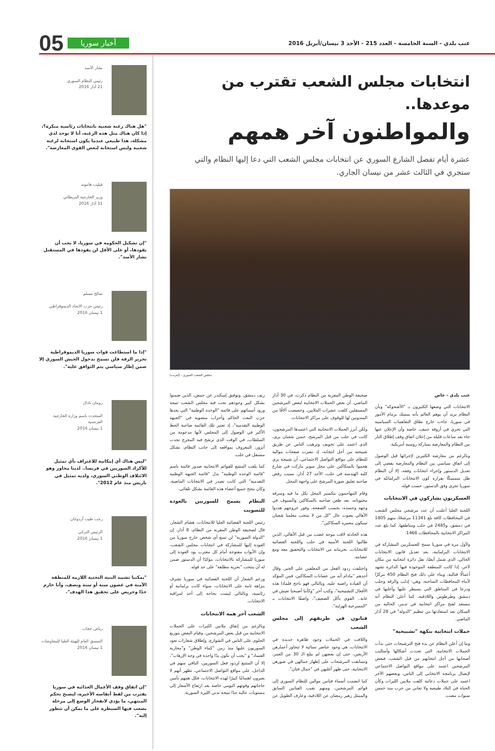عنب بلدي - السنة الخامسة - العدد 215 - الأحد 3 نيسان/أبريل 2016
05 أخبار سوريا
انتخابات مجلس الشعب تقترب من موعدها..
والمواطنون آخر همهم
عشرة أيام تفصل الشارع السوري عن انتخابات مجلس الشعب التي دعا إليها النظام والتي ستجري في الثالث عشر من نيسان الجاري.
مجلس الشعب السوري - (إنترنت)
عنب بلدي - خاص
الانتخابات التي وصفها الكثيرون بـ "الأضحوكة" وبأن النظام يريد أن يوهم العالم بأنه يمسك بزمام الأمور في سوريا، جاءت خارج نطاق التفاهمات السياسية التي تجري في أروقة جنيف، خاصة وأن الإعلان عنها جاء بعد ساعات قليلة من إعلان اتفاق وقف إطلاق النار بين النظام والمعارضة بمباركة روسية أمريكية.
وبالرغم من معارضة الكثيرين لإجرائها قبل الوصول إلى اتفاق سياسي بين النظام والمعارضة يفضي إلى تعديل الدستور وإجراء انتخابات وفقه، إلا أن النظام ظل متمسكًا بقراره كون الانتخابات البرلمانيّة في سوريا تجري وفق الدستور، حسب قوله.
العسكريون يشاركون في الانتخابات
اللجنة العليا أعلنت أن عدد مرشحي مجلس الشعب في المحافظات كافة بلغ 11341 مرشحًا، منهم 1805 في دمشق، و2485 في حلب ومناطقها، كما بلغ عدد المراكز الانتخابية بالمحافظات 1468.
ولأول مرة في سوريا سمح للعسكريين المشاركة في الانتخابات البرلمانية، بعد تعديل قانون الانتخابات الحالي، الذي شمل أيضًا، نقل دائرة انتخابية من مكان لآخر، إذا كانت المنطقة الموجودة فيها الدائرة تشهد أعمالًا قتالية، وبناء على ذلك فتح النظام 450 مركزًا لأبناء المحافظات الساخنة، وهي: إدلب والرقة وحلب ودرعا في المناطق التي يسيطر عليها وأغلبها في دمشق وطرطوس واللاذقية، كما أعلن النظام أنه مستعد لفتح مراكز انتخابية في تدمر، الخالية من السكان بعد استعادتها من تنظيم "الدولة" في 28 آذار الماضي.
حملات انتخابية بنكهة "تشبيحية"
وما إن أعلن النظام عن بدء فتح الترشيحات حتى بدأت الحملات الانتخابية، التي تعددت أشكالها وأساليب أصحابها من أجل انتخابهم من قبل الشعب، فبعض المرشحين اعتمد على مواقع التواصل الاجتماعي لإيصال برنامجه الانتخابي إلى الناس، وبعضهم الآخر اعتمد على حملات دعائية كلفت ملايين الليرات وكأن الحياة في البلاد طبيعية ولا تعاني من حرب منذ خمس سنوات مضت.
صحيفة الوطن المقربة من النظام ذكرت، في 30 آذار الماضي، أن بعض الحملات الانتخابية لبعض المرشحين المستقلين كلفت عشرات الملايين، وخصصت آلافًا من المندوبين لها للوقوف على مراكز الانتخابات.
ولكن أبرز الحملات الانتخابية التي اعتمدها المرشحون، كانت في حلب من قبل المرشح، حسن شعبان بري، الذي اعتمد على تخويف وترهيب الناس عن طريق شبيحته من أجل انتخابه، إذ نشرت صفحات موالية للنظام على مواقع التواصل الاجتماعي، أن شبيحة بري هجموا بالسكاكين على محل سوبر ماركت في شارع كلية الهندسة في حلب، الأحد 27 آذار، بسبب رفض صاحبه تعليق صورة المرشح على واجهة المحل.
وقام المهاجمون بتكسير المحل بكل ما فيه وسرقة محتوياته، بعد طعن صاحبه بالسكاكين والسيوف في وجهه وجسده، بحسب الصفحة، وفور خروجهم هددوا الأهالي بصوت عال "كل من لا ينتخب معلمنا شعبان سيكون مصيره السكاكين".
هذه الحادثة لاقت موجة غضب من قبل الأهالي، الذين طالبوا اللجنة الأمنية في حلب واللجنة القضائية للانتخابات، بحرمانه من الانتخابات والتحقيق معه ومع عصابته.
واختلفت ردود الفعل من المعلقين على الخبر، وقال أحدهم "مادام أنه من عصابات السكاكين، فمن المؤكد أن القيادة راضية عليه، وبالتالي فهو ناجح فلماذا هذه الأفعال التشبيحية"، وكتب آخر "وكأننا أصبحنا نعيش في غابة.. القوي يأكل الضعيف"، واصفًا الانتخابات بـ "المسرحية الهزلية".
فنانون في طريقهم إلى مجلس الشعب
واللافت في الحملات وجود ظاهرة جديدة في الانتخابات، هي وجود عناصر نسائية لا تتجاوز أعمارهن الأربعين، حتى إن بعضهن لم يبلغ الـ 30 من العمر، وتسابقت المرشحات على إظهار جمالهن في صورهن الانتخابية، حتى ظهر أغلبهن في "جمال فتان".
كما انضمت أسماء فنانين موالين للنظام السوري إلى قوائم المرشحين، ومنهم نقيب الفنانين السابق والممثل زهير رمضان عن اللاذقية، وعارف الطويل عن ريف دمشق، وتوفيق إسكندر عن حمص، الذين ضمنوا بشكل كبير وجودهم تحت قبة مجلس الشعب نتيجة ورود أسمائهم على قائمة "الوحدة الوطنية" التي يعدها حزب البعث الحاكم وأحزاب منضوية في "الجبهة الوطنية التقدمية"، إذ تعتبر تلك القائمة صاحبة الحظ الأكبر في الوصول إلى المجلس لأنها مدعومة من السلطات، في الوقت الذي ترشح فيه المخرج نجدت أنزور، المعروف بمواقفه إلى جانب النظام، بشكل مستقل في حلب.
كما يلفت المتتبع للقوائم الانتخابية صدور قائمة باسم "قائمة الوحدة الوطنية" بدل "قائمة الجبهة الوطنية التقدمية" التي كانت تصدر في الانتخابات الماضية، وكان ينجح جميع أعضاء هذه القائمة بشكل تلقائي.
النظام يسمح للسوريين بالعودة للتصويت
رئيس اللجنة القضائية العليا للانتخابات، هشام الشعار، قال لصحيفة الوطن المقربة من النظام، 8 آذار، إن "الدولة السورية" لن تمنع أي شخص خارج سوريا من العودة إليها للمشاركة في انتخابات مجلس الشعب، وإن الأبواب مفتوحة أمام كل مغترب يود العودة إلى سوريا للمشاركة بالانتخابات، مؤكدًا أن الدستور ضمن له أن ينتخب "بحرية مطلقة" على حد قوله.
وزعم الشعار أن اللجنة القضائية في سوريا تشرف بنزاهة تامة على الانتخابات، سواء كانت برلمانية أو رئاسية، وبالتالي ليست بحاجة إلى أحد لمراقبة الانتخابات.
الشعب آخر همه الانتخابات
وبالرغم من إنفاق ملايين الليرات على الحملات الانتخابية من قبل بعض المرشحين، وقيام البعض بتوزيع الحلوى على الناس في الشوارع، وإطلاق شعارات تعود السوريون عليها منذ زمن "كبناء الوطن" و"محاربة الفساد" و "يجب أن نكون يدًا واحدة في وجه الإرهاب"، إلا أن المتتبع لردود فعل السوريين، الباقي منهم في الداخل، على مواقع التواصل الاجتماعي، تظهر أنهم لا يعيرون اهتمامًا كبيرًا لهذه الانتخابات، فكل همهم تأمين حاجاتهم وقوتهم اليومي خاصة بعد ارتفاع الأسعار إلى مستويات عالية جدًا نتيجة تدني الليرة السورية.
بشار الأسد
رئيس النظام السوري
21 آذار 2016
"هل هناك رغبة شعبية بانتخابات رئاسية مبكرة؟، إذا كان هناك مثل هذه الرغبة، أنا لا توجد لدي مشكلة، هذا طبيعي عندما يكون استجابة لرغبة شعبية وليس استجابة لبعض القوى المعارضة".
فيليب هاموند
وزير الخارجية البريطاني
31 آذار 2016
"إن تشكيل الحكومة في سوريا، لا يجب أن يقودها، أو على الأقل لن يقودها في المستقبل بشار الأسد".
صالح مسلم
رئيس حزب الاتحاد الديموقراطي
1 نيسان 2016
"إذا ما استطاعت قوات سوريا الديموقراطية تحرير الرقة فلن تسمح بدخول الجيش السوري إلا ضمن إطار سياسي يتم التوافق عليه".
رومان نادال
المتحدث باسم وزارة الخارجية الفرنسية
1 نيسان 2016
"ليس هناك أي إمكانية للاعتراف بأي تمثيل للأكراد السوريين في فرنسا.. لدينا محاور وهو الائتلاف الوطني السوري، ولديه تمثيل في باريس منذ عام 2012".
رجب طيب أردوغان
الرئيس التركي
1 نيسان 2016
"يمكننا تشييد البنية التحتية اللازمة للمنطقة الآمنة في غضون سنة أو سنة ونصف، وأنا حازم جدًا وحريص على تحقيق هذا الهدف".
رياض حجاب
المنسق العام للهيئة العليا للمفاوضات
1 نيسان 2016
"إن اتفاق وقف الأعمال العدائية في سوريا يقترب من لفظ أنفاسه الأخيرة، ليصبح بحكم المنتهي، ما يؤدي لانفجار الوضع إلى مرحلة يصعب فيها السيطرة على ما يمكن أن تتطور إليه".